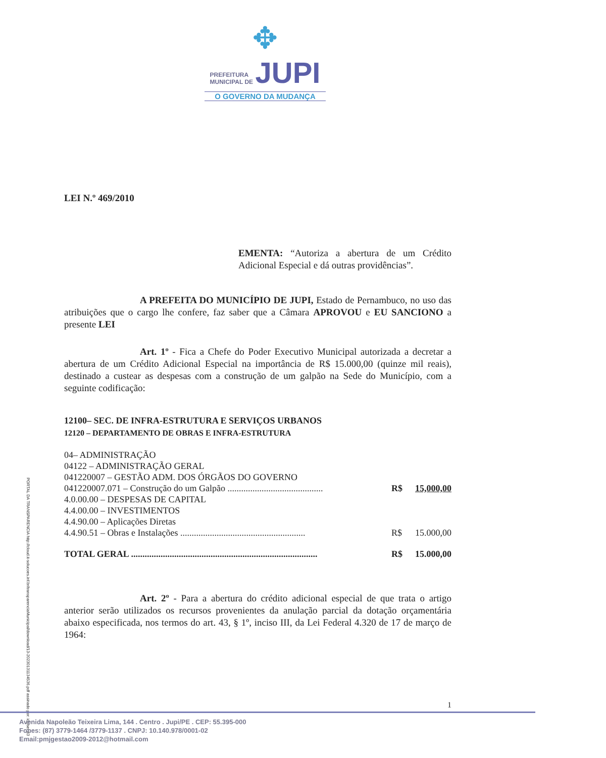✥
PREFEITURA
MUNICIPAL DE JUPI
O GOVERNO DA MUDANÇA
PORTAL DA TRANSPARENCIA http://cloud.it-solucoes.inf.br/transparenciaMunicipal/download/13-20230131134536.pdf assinado por: idUser 83
LEI N.º 469/2010
EMENTA: “Autoriza a abertura de um Crédito Adicional Especial e dá outras providências”.
A PREFEITA DO MUNICÍPIO DE JUPI, Estado de Pernambuco, no uso das atribuições que o cargo lhe confere, faz saber que a Câmara APROVOU e EU SANCIONO a presente LEI
Art. 1º - Fica a Chefe do Poder Executivo Municipal autorizada a decretar a abertura de um Crédito Adicional Especial na importância de R$ 15.000,00 (quinze mil reais), destinado a custear as despesas com a construção de um galpão na Sede do Município, com a seguinte codificação:
12100– SEC. DE INFRA-ESTRUTURA E SERVIÇOS URBANOS
12120 – DEPARTAMENTO DE OBRAS E INFRA-ESTRUTURA
| 04– ADMINISTRAÇÃO | | |
| 04122 – ADMINISTRAÇÃO GERAL | | |
| 041220007 – GESTÃO ADM. DOS ÓRGÃOS DO GOVERNO | | |
| 041220007.071 – Construção do um Galpão .......................................... | R$ | 15,000,00 |
| 4.0.00.00 – DESPESAS DE CAPITAL | | |
| 4.4.00.00 – INVESTIMENTOS | | |
| 4.4.90.00 – Aplicações Diretas | | |
| 4.4.90.51 – Obras e Instalações ....................................................... | R$ | 15.000,00 |
| TOTAL GERAL .................................................................................. | R$ | 15.000,00 |
Art. 2º - Para a abertura do crédito adicional especial de que trata o artigo anterior serão utilizados os recursos provenientes da anulação parcial da dotação orçamentária abaixo especificada, nos termos do art. 43, § 1º, inciso III, da Lei Federal 4.320 de 17 de março de 1964:
1
Avenida Napoleão Teixeira Lima, 144 . Centro . Jupi/PE . CEP: 55.395-000
Fones: (87) 3779-1464 /3779-1137 . CNPJ: 10.140.978/0001-02
Email:pmjgestao2009-2012@hotmail.com